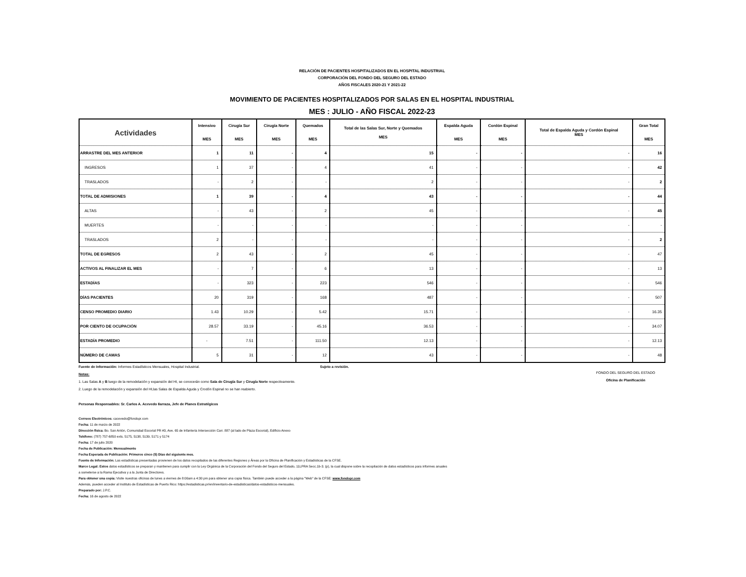RELACIÓN DE PACIENTES HOSPITALIZADOS EN EL HOSPITAL INDUSTRIAL
CORPORACIÓN DEL FONDO DEL SEGURO DEL ESTADO
AÑOS FISCALES 2020-21 Y 2021-22
MOVIMIENTO DE PACIENTES HOSPITALIZADOS POR SALAS EN EL HOSPITAL INDUSTRIAL
MES : JULIO - AÑO FISCAL 2022-23
| Actividades | Intensivo MES | Cirugía Sur MES | Cirugía Norte MES | Quemados MES | Total de las Salas Sur, Norte y Quemados MES | Espalda Aguda MES | Cordón Espinal MES | Total de Espalda Aguda y Cordón Espinal MES | Gran Total MES |
| --- | --- | --- | --- | --- | --- | --- | --- | --- | --- |
| ARRASTRE DEL MES ANTERIOR | 1 | 11 | - | 4 | 15 | - | - | - | 16 |
| INGRESOS | 1 | 37 | - | 4 | 41 | - | - | - | 42 |
| TRASLADOS | - | 2 | - | - | 2 | - | - | - | 2 |
| TOTAL DE ADMISIONES | 1 | 39 | - | 4 | 43 | - | - | - | 44 |
| ALTAS | - | 43 | - | 2 | 45 | - | - | - | 45 |
| MUERTES | - | - | - | - | - | - | - | - | - |
| TRASLADOS | 2 | - | - | - | - | - | - | - | 2 |
| TOTAL DE EGRESOS | 2 | 43 | - | 2 | 45 | - | - | - | 47 |
| ACTIVOS AL FINALIZAR EL MES | - | 7 | - | 6 | 13 | - | - | - | 13 |
| ESTADÍAS | - | 323 | - | 223 | 546 | - | - | - | 546 |
| DÍAS PACIENTES | 20 | 319 | - | 168 | 487 | - | - | - | 507 |
| CENSO PROMEDIO DIARIO | 1.43 | 10.29 | - | 5.42 | 15.71 | - | - | - | 16.35 |
| POR CIENTO DE OCUPACIÓN | 28.57 | 33.19 | - | 45.16 | 36.53 | - | - | - | 34.07 |
| ESTADÍA PROMEDIO | - | 7.51 | - | 111.50 | 12.13 | - | - | - | 12.13 |
| NÚMERO DE CAMAS | 5 | 31 | - | 12 | 43 | - | - | - | 48 |
Fuente de Información: Informes Estadísticos Mensuales, Hospital Industrial. Sujeto a revisión.
Notas:
1. Las Salas A y B luego de la remodelación y expansión del HI, se conocerán como Sala de Cirugía Sur y Cirugía Norte respectivamente.
2. Luego de la remodelación y expansión del HI,las Salas de Espalda Aguda y Crodón Espinal no se han reabierto.
Personas Responsables: Sr. Carlos A. Acevedo Ilarraza, Jefe de Planes Estratégicos
FONDO DEL SEGURO DEL ESTADO
Oficina de Planificación
Correos Electrónicos: cacevedo@fondopr.com
Fecha: 11 de marzo de 2022
Dirección física: Bo. San Antón, Comunidad Escorial PR #3, Ave. 65 de Infantería Intersección Carr. 887 (al lado de Plaza Escorial), Edificio Anexo
Teléfono: (787) 757-6850 exts. 5175, 5138, 5139, 5171 y 5174
Fecha: 17 de julio 2020
Fecha de Publicación: Mensualmente
Fecha Esperada de Publicación: Primeros cinco (5) Días del siguiente mes.
Fuente de Información: Las estadísticas presentadas provienen de los datos recopilados de las diferentes Regiones y Áreas por la Oficina de Planificación y Estadísticas de la CFSE.
Marco Legal: Estos datos estadísticos se preparan y mantienen para cumplir con la Ley Orgánica de la Corporación del Fondo del Seguro del Estado, 11LPRA Secc.1b-3. (p), la cual dispone sobre la recopilación de datos estadísticos para informes anuales
a someterse a la Rama Ejecutiva y a la Junta de Directores.
Para obtener una copia: Visite nuestras oficinas de lunes a viernes de 8:00am a 4:30 pm para obtener una copia física. También puede acceder a la página "Web" de la CFSE: www.fondopr.com
Además, pueden acceder al Instituto de Estadísticas de Puerto Rico: https://estadisticas.pr/en/inventario-de-estadisticas/datos-estadisticos-mensuales.
Preparado por: J.P.C.
Fecha: 16 de agosto de 2022